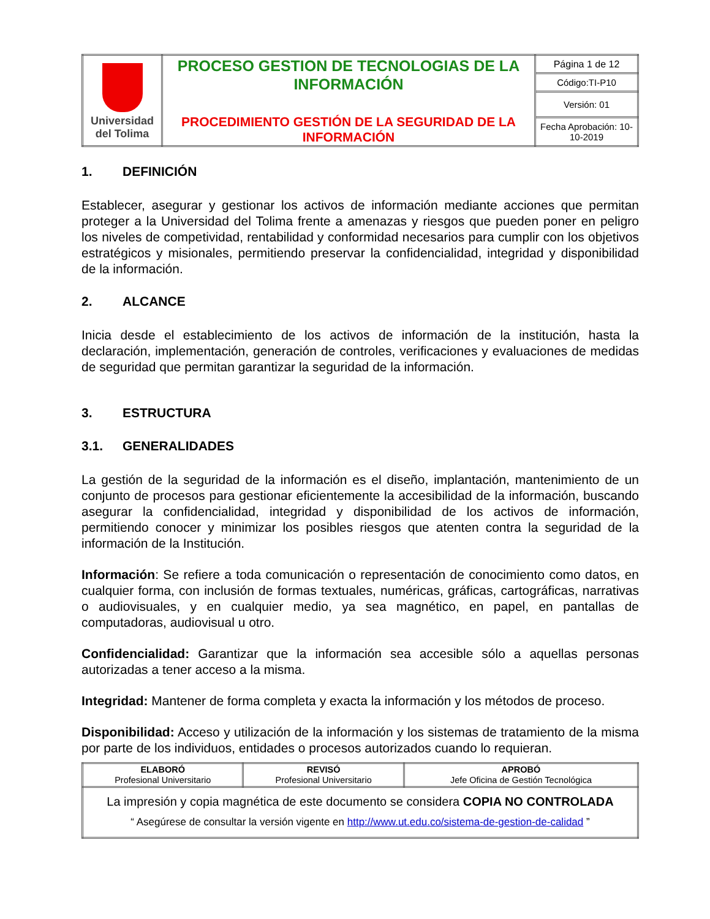| Universidad del Tolima | PROCESO GESTION DE TECNOLOGIAS DE LA INFORMACIÓN PROCEDIMIENTO GESTIÓN DE LA SEGURIDAD DE LA INFORMACIÓN | Página 1 de 12 |
| | | Código:TI-P10 |
| | | Versión: 01 |
| | | Fecha Aprobación: 10-10-2019 |
1. DEFINICIÓN
Establecer, asegurar y gestionar los activos de información mediante acciones que permitan proteger a la Universidad del Tolima frente a amenazas y riesgos que pueden poner en peligro los niveles de competividad, rentabilidad y conformidad necesarios para cumplir con los objetivos estratégicos y misionales, permitiendo preservar la confidencialidad, integridad y disponibilidad de la información.
2. ALCANCE
Inicia desde el establecimiento de los activos de información de la institución, hasta la declaración, implementación, generación de controles, verificaciones y evaluaciones de medidas de seguridad que permitan garantizar la seguridad de la información.
3. ESTRUCTURA
3.1. GENERALIDADES
La gestión de la seguridad de la información es el diseño, implantación, mantenimiento de un conjunto de procesos para gestionar eficientemente la accesibilidad de la información, buscando asegurar la confidencialidad, integridad y disponibilidad de los activos de información, permitiendo conocer y minimizar los posibles riesgos que atenten contra la seguridad de la información de la Institución.
Información: Se refiere a toda comunicación o representación de conocimiento como datos, en cualquier forma, con inclusión de formas textuales, numéricas, gráficas, cartográficas, narrativas o audiovisuales, y en cualquier medio, ya sea magnético, en papel, en pantallas de computadoras, audiovisual u otro.
Confidencialidad: Garantizar que la información sea accesible sólo a aquellas personas autorizadas a tener acceso a la misma.
Integridad: Mantener de forma completa y exacta la información y los métodos de proceso.
Disponibilidad: Acceso y utilización de la información y los sistemas de tratamiento de la misma por parte de los individuos, entidades o procesos autorizados cuando lo requieran.
| ELABORÓ Profesional Universitario | REVISÓ Profesional Universitario | APROBÓ Jefe Oficina de Gestión Tecnológica |
| La impresión y copia magnética de este documento se considera COPIA NO CONTROLADA “ Asegúrese de consultar la versión vigente en http://www.ut.edu.co/sistema-de-gestion-de-calidad ” | | |